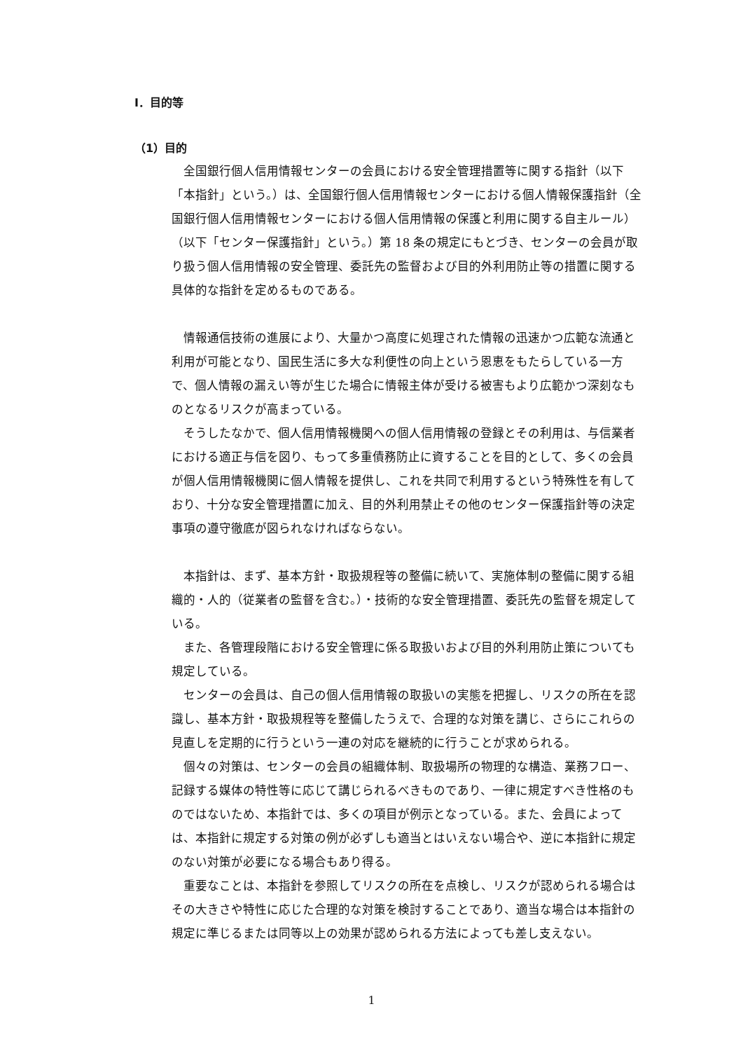Ⅰ．目的等
（1）目的
全国銀行個人信用情報センターの会員における安全管理措置等に関する指針（以下「本指針」という。）は、全国銀行個人信用情報センターにおける個人情報保護指針（全国銀行個人信用情報センターにおける個人信用情報の保護と利用に関する自主ルール）（以下「センター保護指針」という。）第 18 条の規定にもとづき、センターの会員が取り扱う個人信用情報の安全管理、委託先の監督および目的外利用防止等の措置に関する具体的な指針を定めるものである。
情報通信技術の進展により、大量かつ高度に処理された情報の迅速かつ広範な流通と利用が可能となり、国民生活に多大な利便性の向上という恩恵をもたらしている一方で、個人情報の漏えい等が生じた場合に情報主体が受ける被害もより広範かつ深刻なものとなるリスクが高まっている。
そうしたなかで、個人信用情報機関への個人信用情報の登録とその利用は、与信業者における適正与信を図り、もって多重債務防止に資することを目的として、多くの会員が個人信用情報機関に個人情報を提供し、これを共同で利用するという特殊性を有しており、十分な安全管理措置に加え、目的外利用禁止その他のセンター保護指針等の決定事項の遵守徹底が図られなければならない。
本指針は、まず、基本方針・取扱規程等の整備に続いて、実施体制の整備に関する組織的・人的（従業者の監督を含む。）・技術的な安全管理措置、委託先の監督を規定している。
また、各管理段階における安全管理に係る取扱いおよび目的外利用防止策についても規定している。
センターの会員は、自己の個人信用情報の取扱いの実態を把握し、リスクの所在を認識し、基本方針・取扱規程等を整備したうえで、合理的な対策を講じ、さらにこれらの見直しを定期的に行うという一連の対応を継続的に行うことが求められる。
個々の対策は、センターの会員の組織体制、取扱場所の物理的な構造、業務フロー、記録する媒体の特性等に応じて講じられるべきものであり、一律に規定すべき性格のものではないため、本指針では、多くの項目が例示となっている。また、会員によっては、本指針に規定する対策の例が必ずしも適当とはいえない場合や、逆に本指針に規定のない対策が必要になる場合もあり得る。
重要なことは、本指針を参照してリスクの所在を点検し、リスクが認められる場合はその大きさや特性に応じた合理的な対策を検討することであり、適当な場合は本指針の規定に準じるまたは同等以上の効果が認められる方法によっても差し支えない。
1